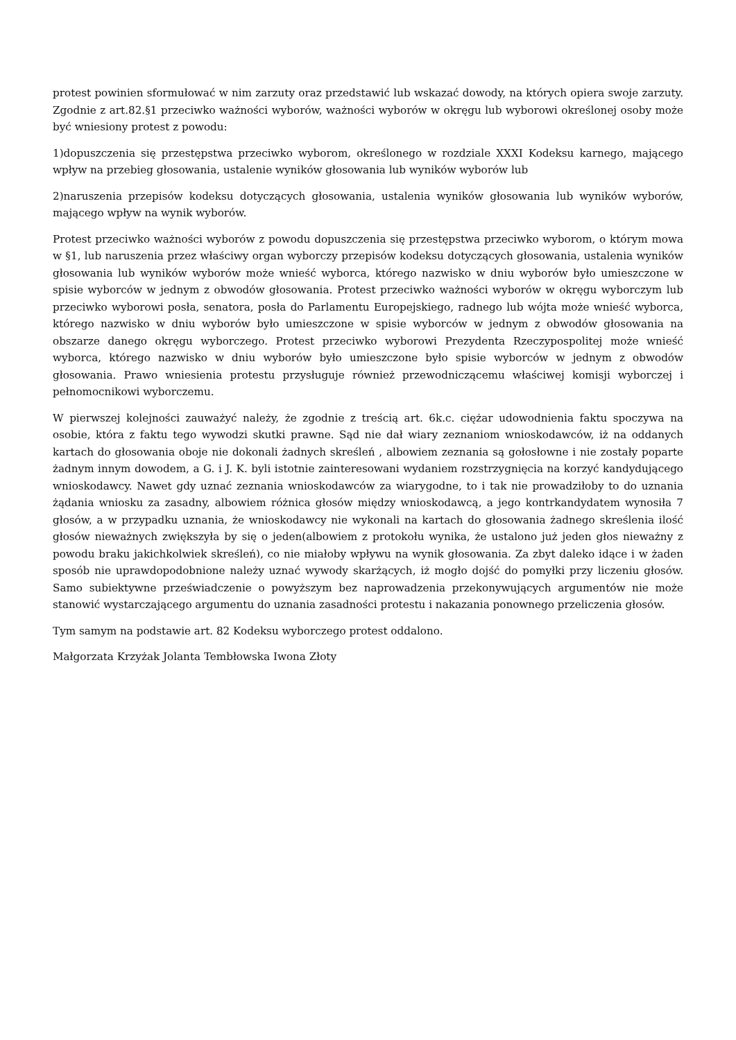protest powinien sformułować w nim zarzuty oraz przedstawić lub wskazać dowody, na których opiera swoje zarzuty. Zgodnie z art.82.§1 przeciwko ważności wyborów, ważności wyborów w okręgu lub wyborowi określonej osoby może być wniesiony protest z powodu:
1)dopuszczenia się przestępstwa przeciwko wyborom, określonego w rozdziale XXXI Kodeksu karnego, mającego wpływ na przebieg głosowania, ustalenie wyników głosowania lub wyników wyborów lub
2)naruszenia przepisów kodeksu dotyczących głosowania, ustalenia wyników głosowania lub wyników wyborów, mającego wpływ na wynik wyborów.
Protest przeciwko ważności wyborów z powodu dopuszczenia się przestępstwa przeciwko wyborom, o którym mowa w §1, lub naruszenia przez właściwy organ wyborczy przepisów kodeksu dotyczących głosowania, ustalenia wyników głosowania lub wyników wyborów może wnieść wyborca, którego nazwisko w dniu wyborów było umieszczone w spisie wyborców w jednym z obwodów głosowania. Protest przeciwko ważności wyborów w okręgu wyborczym lub przeciwko wyborowi posła, senatora, posła do Parlamentu Europejskiego, radnego lub wójta może wnieść wyborca, którego nazwisko w dniu wyborów było umieszczone w spisie wyborców w jednym z obwodów głosowania na obszarze danego okręgu wyborczego. Protest przeciwko wyborowi Prezydenta Rzeczypospolitej może wnieść wyborca, którego nazwisko w dniu wyborów było umieszczone było spisie wyborców w jednym z obwodów głosowania. Prawo wniesienia protestu przysługuje również przewodniczącemu właściwej komisji wyborczej i pełnomocnikowi wyborczemu.
W pierwszej kolejności zauważyć należy, że zgodnie z treścią art. 6k.c. ciężar udowodnienia faktu spoczywa na osobie, która z faktu tego wywodzi skutki prawne. Sąd nie dał wiary zeznaniom wnioskodawców, iż na oddanych kartach do głosowania oboje nie dokonali żadnych skreśleń , albowiem zeznania są gołosłowne i nie zostały poparte żadnym innym dowodem, a G. i J. K. byli istotnie zainteresowani wydaniem rozstrzygnięcia na korzyć kandydującego wnioskodawcy. Nawet gdy uznać zeznania wnioskodawców za wiarygodne, to i tak nie prowadziłoby to do uznania żądania wniosku za zasadny, albowiem różnica głosów między wnioskodawcą, a jego kontrkandydatem wynosiła 7 głosów, a w przypadku uznania, że wnioskodawcy nie wykonali na kartach do głosowania żadnego skreślenia ilość głosów nieważnych zwiększyła by się o jeden(albowiem z protokołu wynika, że ustalono już jeden głos nieważny z powodu braku jakichkolwiek skreśleń), co nie miałoby wpływu na wynik głosowania. Za zbyt daleko idące i w żaden sposób nie uprawdopodobnione należy uznać wywody skarżących, iż mogło dojść do pomyłki przy liczeniu głosów. Samo subiektywne przeświadczenie o powyższym bez naprowadzenia przekonywujących argumentów nie może stanowić wystarczającego argumentu do uznania zasadności protestu i nakazania ponownego przeliczenia głosów.
Tym samym na podstawie art. 82 Kodeksu wyborczego protest oddalono.
Małgorzata Krzyżak Jolanta Tembłowska Iwona Złoty